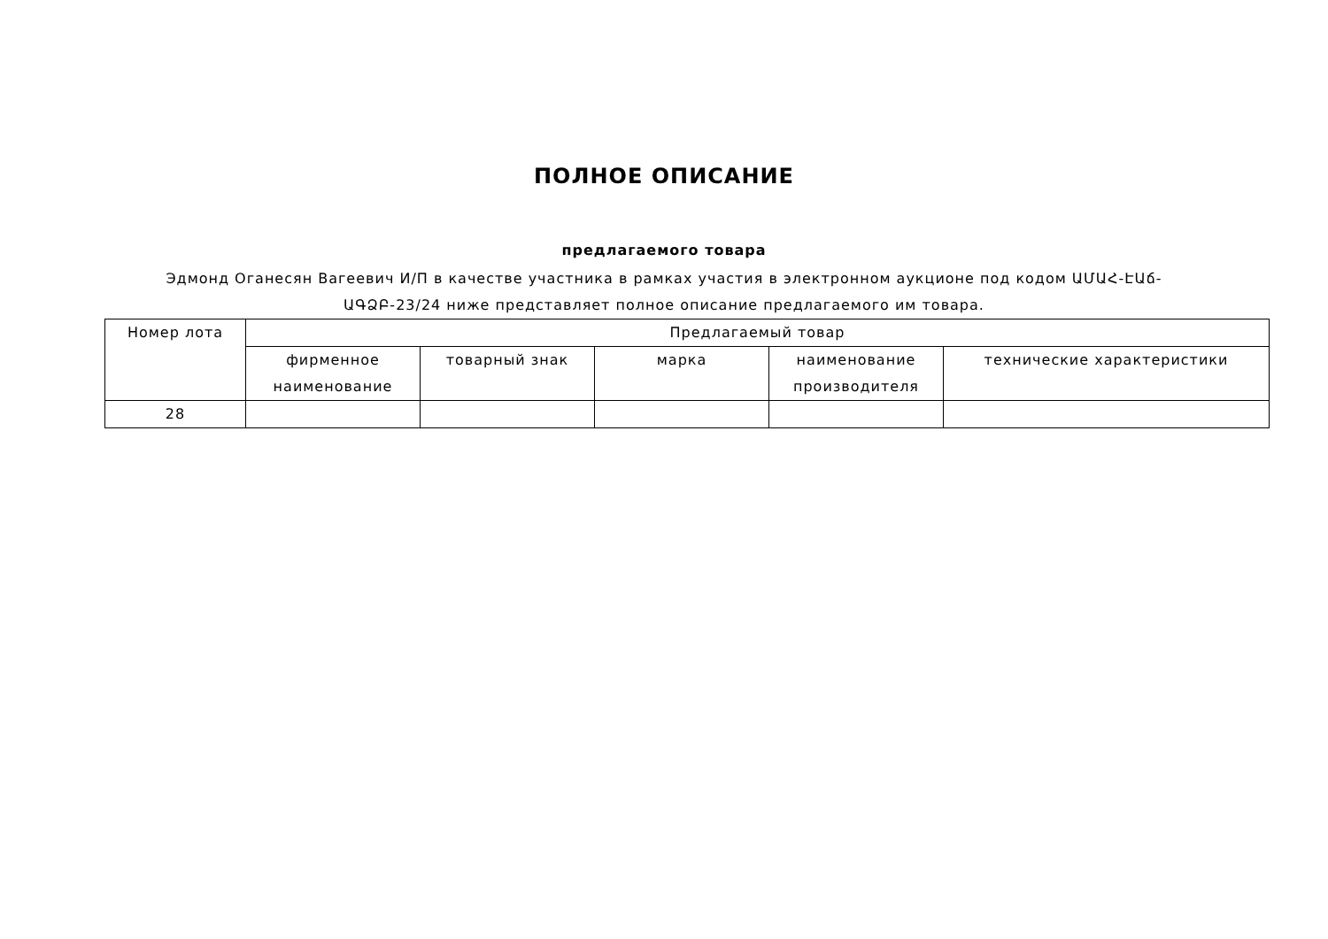ПОЛНОЕ ОПИСАНИЕ
предлагаемого товара
Эдмонд Оганесян Вагеевич И/П в качестве участника в рамках участия в электронном аукционе под кодом ԱՄԱՀ-ԷԱճ-ԱԳՁԲ-23/24 ниже представляет полное описание предлагаемого им товара.
| Номер лота | Предлагаемый товар | | | | |
| --- | --- | --- | --- | --- | --- |
| | фирменное наименование | товарный знак | марка | наименование производителя | технические характеристики |
| 28 | | | | | |